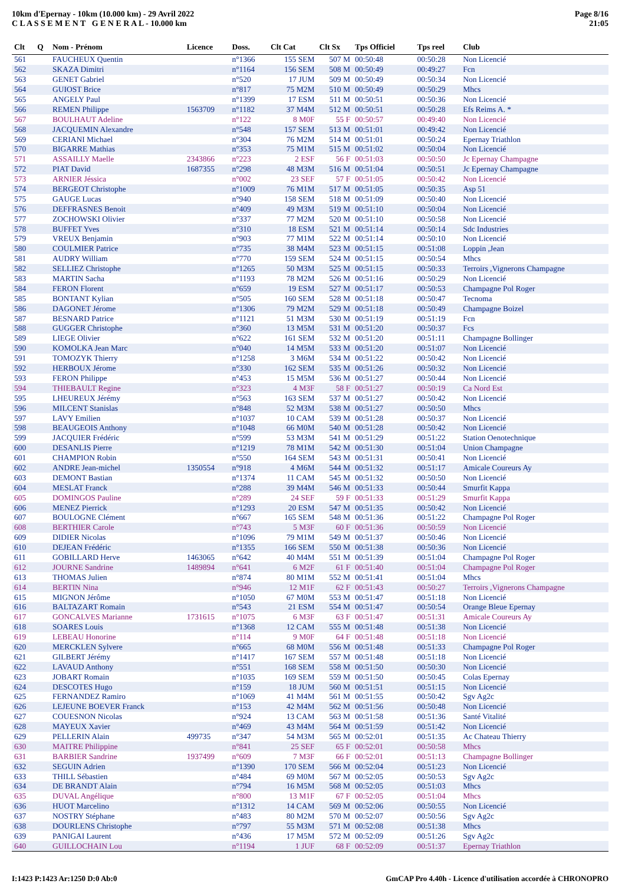10km d'Epernay - 10km (10.000 km) - 29 Avril 2022
C L A S S E M E N T G E N E R A L - 10.000 km
Page 8/16
21:05
| Clt | Q | Nom - Prénom | Licence | Doss. | Clt Cat | Clt Sx | Tps Officiel | Tps reel | Club |
| --- | --- | --- | --- | --- | --- | --- | --- | --- | --- |
| 561 | | FAUCHEUX Quentin | | n°1366 | 155 SEM | 507 M | 00:50:48 | 00:50:28 | Non Licencié |
| 562 | | SKAZA Dimitri | | n°1164 | 156 SEM | 508 M | 00:50:49 | 00:49:27 | Fcn |
| 563 | | GENET Gabriel | | n°520 | 17 JUM | 509 M | 00:50:49 | 00:50:34 | Non Licencié |
| 564 | | GUIOST Brice | | n°817 | 75 M2M | 510 M | 00:50:49 | 00:50:29 | Mhcs |
| 565 | | ANGELY Paul | | n°1399 | 17 ESM | 511 M | 00:50:51 | 00:50:36 | Non Licencié |
| 566 | | REMEN Philippe | 1563709 | n°1182 | 37 M4M | 512 M | 00:50:51 | 00:50:28 | Efs Reims A. * |
| 567 | | BOULHAUT Adeline | | n°122 | 8 M0F | 55 F | 00:50:57 | 00:49:40 | Non Licencié |
| 568 | | JACQUEMIN Alexandre | | n°548 | 157 SEM | 513 M | 00:51:01 | 00:49:42 | Non Licencié |
| 569 | | CERIANI Michael | | n°304 | 76 M2M | 514 M | 00:51:01 | 00:50:24 | Epernay Triathlon |
| 570 | | BIGARRE Mathias | | n°353 | 75 M1M | 515 M | 00:51:02 | 00:50:04 | Non Licencié |
| 571 | | ASSAILLY Maelle | 2343866 | n°223 | 2 ESF | 56 F | 00:51:03 | 00:50:50 | Jc Epernay Champagne |
| 572 | | PIAT David | 1687355 | n°298 | 48 M3M | 516 M | 00:51:04 | 00:50:51 | Jc Epernay Champagne |
| 573 | | ARNIER Jéssica | | n°002 | 23 SEF | 57 F | 00:51:05 | 00:50:42 | Non Licencié |
| 574 | | BERGEOT Christophe | | n°1009 | 76 M1M | 517 M | 00:51:05 | 00:50:35 | Asp 51 |
| 575 | | GAUGE Lucas | | n°940 | 158 SEM | 518 M | 00:51:09 | 00:50:40 | Non Licencié |
| 576 | | DEFFRASNES Benoit | | n°409 | 49 M3M | 519 M | 00:51:10 | 00:50:04 | Non Licencié |
| 577 | | ZOCHOWSKI Olivier | | n°337 | 77 M2M | 520 M | 00:51:10 | 00:50:58 | Non Licencié |
| 578 | | BUFFET Yves | | n°310 | 18 ESM | 521 M | 00:51:14 | 00:50:14 | Sdc Industries |
| 579 | | VREUX Benjamin | | n°903 | 77 M1M | 522 M | 00:51:14 | 00:50:10 | Non Licencié |
| 580 | | COULMIER Patrice | | n°735 | 38 M4M | 523 M | 00:51:15 | 00:51:08 | Loppin ,Jean |
| 581 | | AUDRY William | | n°770 | 159 SEM | 524 M | 00:51:15 | 00:50:54 | Mhcs |
| 582 | | SELLIEZ Christophe | | n°1265 | 50 M3M | 525 M | 00:51:15 | 00:50:33 | Terroirs ,Vignerons Champagne |
| 583 | | MARTIN Sacha | | n°1193 | 78 M2M | 526 M | 00:51:16 | 00:50:29 | Non Licencié |
| 584 | | FERON Florent | | n°659 | 19 ESM | 527 M | 00:51:17 | 00:50:53 | Champagne Pol Roger |
| 585 | | BONTANT Kylian | | n°505 | 160 SEM | 528 M | 00:51:18 | 00:50:47 | Tecnoma |
| 586 | | DAGONET Jérome | | n°1306 | 79 M2M | 529 M | 00:51:18 | 00:50:49 | Champagne Boizel |
| 587 | | BESNARD Patrice | | n°1121 | 51 M3M | 530 M | 00:51:19 | 00:51:19 | Fcn |
| 588 | | GUGGER Christophe | | n°360 | 13 M5M | 531 M | 00:51:20 | 00:50:37 | Fcs |
| 589 | | LIEGE Olivier | | n°622 | 161 SEM | 532 M | 00:51:20 | 00:51:11 | Champagne Bollinger |
| 590 | | KOMOLKA Jean Marc | | n°040 | 14 M5M | 533 M | 00:51:20 | 00:51:07 | Non Licencié |
| 591 | | TOMOZYK Thierry | | n°1258 | 3 M6M | 534 M | 00:51:22 | 00:50:42 | Non Licencié |
| 592 | | HERBOUX Jérome | | n°330 | 162 SEM | 535 M | 00:51:26 | 00:50:32 | Non Licencié |
| 593 | | FERON Philippe | | n°453 | 15 M5M | 536 M | 00:51:27 | 00:50:44 | Non Licencié |
| 594 | | THIEBAULT Regine | | n°323 | 4 M3F | 58 F | 00:51:27 | 00:50:19 | Ca Nord Est |
| 595 | | LHEUREUX Jérémy | | n°563 | 163 SEM | 537 M | 00:51:27 | 00:50:42 | Non Licencié |
| 596 | | MILCENT Stanislas | | n°848 | 52 M3M | 538 M | 00:51:27 | 00:50:50 | Mhcs |
| 597 | | LAVY Emilien | | n°1037 | 10 CAM | 539 M | 00:51:28 | 00:50:37 | Non Licencié |
| 598 | | BEAUGEOIS Anthony | | n°1048 | 66 M0M | 540 M | 00:51:28 | 00:50:42 | Non Licencié |
| 599 | | JACQUIER Frédéric | | n°599 | 53 M3M | 541 M | 00:51:29 | 00:51:22 | Station Oenotechnique |
| 600 | | DESANLIS Pierre | | n°1219 | 78 M1M | 542 M | 00:51:30 | 00:51:04 | Union Champagne |
| 601 | | CHAMPION Robin | | n°550 | 164 SEM | 543 M | 00:51:31 | 00:50:41 | Non Licencié |
| 602 | | ANDRE Jean-michel | 1350554 | n°918 | 4 M6M | 544 M | 00:51:32 | 00:51:17 | Amicale Coureurs Ay |
| 603 | | DEMONT Bastian | | n°1374 | 11 CAM | 545 M | 00:51:32 | 00:50:50 | Non Licencié |
| 604 | | MESLAT Franck | | n°288 | 39 M4M | 546 M | 00:51:33 | 00:50:44 | Smurfit Kappa |
| 605 | | DOMINGOS Pauline | | n°289 | 24 SEF | 59 F | 00:51:33 | 00:51:29 | Smurfit Kappa |
| 606 | | MENEZ Pierrick | | n°1293 | 20 ESM | 547 M | 00:51:35 | 00:50:42 | Non Licencié |
| 607 | | BOULOGNE Clément | | n°667 | 165 SEM | 548 M | 00:51:36 | 00:51:22 | Champagne Pol Roger |
| 608 | | BERTHIER Carole | | n°743 | 5 M3F | 60 F | 00:51:36 | 00:50:59 | Non Licencié |
| 609 | | DIDIER Nicolas | | n°1096 | 79 M1M | 549 M | 00:51:37 | 00:50:46 | Non Licencié |
| 610 | | DEJEAN Frédéric | | n°1355 | 166 SEM | 550 M | 00:51:38 | 00:50:36 | Non Licencié |
| 611 | | GOBILLARD Herve | 1463065 | n°642 | 40 M4M | 551 M | 00:51:39 | 00:51:04 | Champagne Pol Roger |
| 612 | | JOURNE Sandrine | 1489894 | n°641 | 6 M2F | 61 F | 00:51:40 | 00:51:04 | Champagne Pol Roger |
| 613 | | THOMAS Julien | | n°874 | 80 M1M | 552 M | 00:51:41 | 00:51:04 | Mhcs |
| 614 | | BERTIN Nina | | n°946 | 12 M1F | 62 F | 00:51:43 | 00:50:27 | Terroirs ,Vignerons Champagne |
| 615 | | MIGNON Jérôme | | n°1050 | 67 M0M | 553 M | 00:51:47 | 00:51:18 | Non Licencié |
| 616 | | BALTAZART Romain | | n°543 | 21 ESM | 554 M | 00:51:47 | 00:50:54 | Orange Bleue Epernay |
| 617 | | GONCALVES Marianne | 1731615 | n°1075 | 6 M3F | 63 F | 00:51:47 | 00:51:31 | Amicale Coureurs Ay |
| 618 | | SOARES Louis | | n°1368 | 12 CAM | 555 M | 00:51:48 | 00:51:38 | Non Licencié |
| 619 | | LEBEAU Honorine | | n°114 | 9 M0F | 64 F | 00:51:48 | 00:51:18 | Non Licencié |
| 620 | | MERCKLEN Sylvere | | n°665 | 68 M0M | 556 M | 00:51:48 | 00:51:33 | Champagne Pol Roger |
| 621 | | GILBERT Jérémy | | n°1417 | 167 SEM | 557 M | 00:51:48 | 00:51:18 | Non Licencié |
| 622 | | LAVAUD Anthony | | n°551 | 168 SEM | 558 M | 00:51:50 | 00:50:30 | Non Licencié |
| 623 | | JOBART Romain | | n°1035 | 169 SEM | 559 M | 00:51:50 | 00:50:45 | Colas Epernay |
| 624 | | DESCOTES Hugo | | n°159 | 18 JUM | 560 M | 00:51:51 | 00:51:15 | Non Licencié |
| 625 | | FERNANDEZ Ramiro | | n°1069 | 41 M4M | 561 M | 00:51:55 | 00:50:42 | Sgv Ag2c |
| 626 | | LEJEUNE BOEVER Franck | | n°153 | 42 M4M | 562 M | 00:51:56 | 00:50:48 | Non Licencié |
| 627 | | COUESNON Nicolas | | n°924 | 13 CAM | 563 M | 00:51:58 | 00:51:36 | Santé Vitalité |
| 628 | | MAYEUX Xavier | | n°469 | 43 M4M | 564 M | 00:51:59 | 00:51:42 | Non Licencié |
| 629 | | PELLERIN Alain | 499735 | n°347 | 54 M3M | 565 M | 00:52:01 | 00:51:35 | Ac Chateau Thierry |
| 630 | | MAITRE Philippine | | n°841 | 25 SEF | 65 F | 00:52:01 | 00:50:58 | Mhcs |
| 631 | | BARBIER Sandrine | 1937499 | n°609 | 7 M3F | 66 F | 00:52:01 | 00:51:13 | Champagne Bollinger |
| 632 | | SEGUIN Adrien | | n°1390 | 170 SEM | 566 M | 00:52:04 | 00:51:23 | Non Licencié |
| 633 | | THILL Sébastien | | n°484 | 69 M0M | 567 M | 00:52:05 | 00:50:53 | Sgv Ag2c |
| 634 | | DE BRANDT Alain | | n°794 | 16 M5M | 568 M | 00:52:05 | 00:51:03 | Mhcs |
| 635 | | DUVAL Angélique | | n°800 | 13 M1F | 67 F | 00:52:05 | 00:51:04 | Mhcs |
| 636 | | HUOT Marcelino | | n°1312 | 14 CAM | 569 M | 00:52:06 | 00:50:55 | Non Licencié |
| 637 | | NOSTRY Stéphane | | n°483 | 80 M2M | 570 M | 00:52:07 | 00:50:56 | Sgv Ag2c |
| 638 | | DOURLENS Christophe | | n°797 | 55 M3M | 571 M | 00:52:08 | 00:51:38 | Mhcs |
| 639 | | PANIGAI Laurent | | n°436 | 17 M5M | 572 M | 00:52:09 | 00:51:26 | Sgv Ag2c |
| 640 | | GUILLOCHAIN Lou | | n°1194 | 1 JUF | 68 F | 00:52:09 | 00:51:37 | Epernay Triathlon |
I:1423 P:1423 Ar:1250 D:0 Ab:0 GmCAP Pro 4.40h - Licence d'utilisation accordée à CHRONOPRO